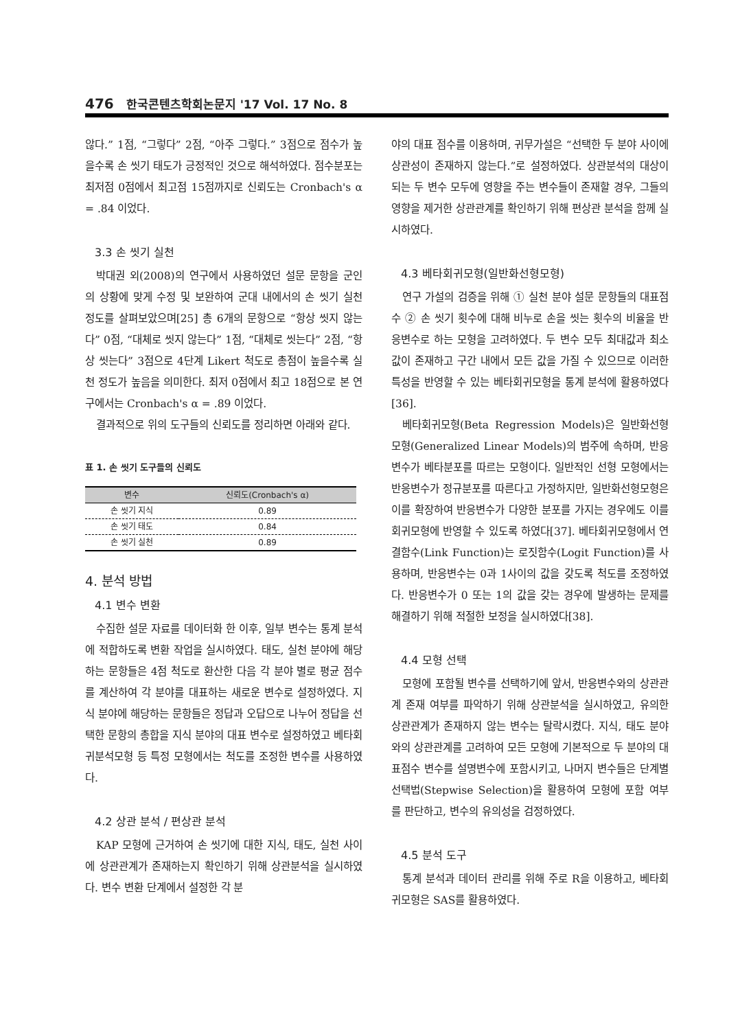476 한국콘텐츠학회논문지 '17 Vol. 17 No. 8
않다.” 1점, “그렇다” 2점, “아주 그렇다.” 3점으로 점수가 높을수록 손 씻기 태도가 긍정적인 것으로 해석하였다. 점수분포는 최저점 0점에서 최고점 15점까지로 신뢰도는 Cronbach's α = .84 이었다.
3.3 손 씻기 실천
박대권 외(2008)의 연구에서 사용하였던 설문 문항을 군인의 상황에 맞게 수정 및 보완하여 군대 내에서의 손 씻기 실천 정도를 살펴보았으며[25] 총 6개의 문항으로 “항상 씻지 않는다” 0점, “대체로 씻지 않는다” 1점, “대체로 씻는다” 2점, “항상 씻는다” 3점으로 4단계 Likert 척도로 총점이 높을수록 실천 정도가 높음을 의미한다. 최저 0점에서 최고 18점으로 본 연구에서는 Cronbach's α = .89 이었다.
결과적으로 위의 도구들의 신뢰도를 정리하면 아래와 같다.
표 1. 손 씻기 도구들의 신뢰도
| 변수 | 신뢰도(Cronbach's α) |
| --- | --- |
| 손 씻기 지식 | 0.89 |
| 손 씻기 태도 | 0.84 |
| 손 씻기 실천 | 0.89 |
4. 분석 방법
4.1 변수 변환
수집한 설문 자료를 데이터화 한 이후, 일부 변수는 통계 분석에 적합하도록 변환 작업을 실시하였다. 태도, 실천 분야에 해당하는 문항들은 4점 척도로 환산한 다음 각 분야 별로 평균 점수를 계산하여 각 분야를 대표하는 새로운 변수로 설정하였다. 지식 분야에 해당하는 문항들은 정답과 오답으로 나누어 정답을 선택한 문항의 총합을 지식 분야의 대표 변수로 설정하였고 베타회귀분석모형 등 특정 모형에서는 척도를 조정한 변수를 사용하였다.
4.2 상관 분석 / 편상관 분석
KAP 모형에 근거하여 손 씻기에 대한 지식, 태도, 실천 사이에 상관관계가 존재하는지 확인하기 위해 상관분석을 실시하였다. 변수 변환 단계에서 설정한 각 분
야의 대표 점수를 이용하며, 귀무가설은 “선택한 두 분야 사이에 상관성이 존재하지 않는다.”로 설정하였다. 상관분석의 대상이 되는 두 변수 모두에 영향을 주는 변수들이 존재할 경우, 그들의 영향을 제거한 상관관계를 확인하기 위해 편상관 분석을 함께 실시하였다.
4.3 베타회귀모형(일반화선형모형)
연구 가설의 검증을 위해 ① 실천 분야 설문 문항들의 대표점수 ② 손 씻기 횟수에 대해 비누로 손을 씻는 횟수의 비율을 반응변수로 하는 모형을 고려하였다. 두 변수 모두 최대값과 최소값이 존재하고 구간 내에서 모든 값을 가질 수 있으므로 이러한 특성을 반영할 수 있는 베타회귀모형을 통계 분석에 활용하였다[36].
베타회귀모형(Beta Regression Models)은 일반화선형모형(Generalized Linear Models)의 범주에 속하며, 반응변수가 베타분포를 따르는 모형이다. 일반적인 선형 모형에서는 반응변수가 정규분포를 따른다고 가정하지만, 일반화선형모형은 이를 확장하여 반응변수가 다양한 분포를 가지는 경우에도 이를 회귀모형에 반영할 수 있도록 하였다[37]. 베타회귀모형에서 연결함수(Link Function)는 로짓함수(Logit Function)를 사용하며, 반응변수는 0과 1사이의 값을 갖도록 척도를 조정하였다. 반응변수가 0 또는 1의 값을 갖는 경우에 발생하는 문제를 해결하기 위해 적절한 보정을 실시하였다[38].
4.4 모형 선택
모형에 포함될 변수를 선택하기에 앞서, 반응변수와의 상관관계 존재 여부를 파악하기 위해 상관분석을 실시하였고, 유의한 상관관계가 존재하지 않는 변수는 탈락시켰다. 지식, 태도 분야와의 상관관계를 고려하여 모든 모형에 기본적으로 두 분야의 대표점수 변수를 설명변수에 포함시키고, 나머지 변수들은 단계별선택법(Stepwise Selection)을 활용하여 모형에 포함 여부를 판단하고, 변수의 유의성을 검정하였다.
4.5 분석 도구
통계 분석과 데이터 관리를 위해 주로 R을 이용하고, 베타회귀모형은 SAS를 활용하였다.